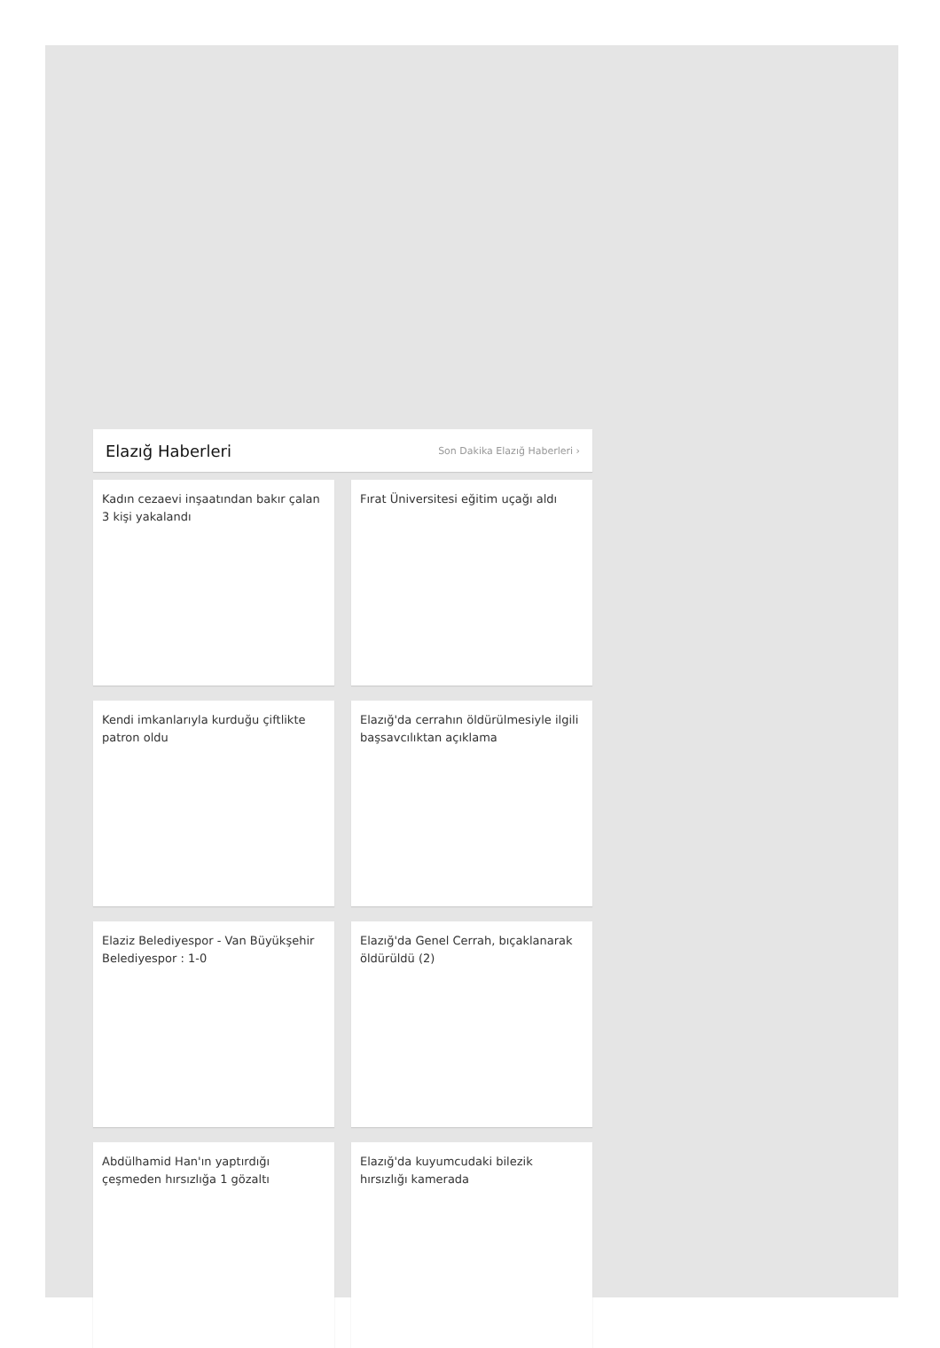Elazığ Haberleri
Son Dakika Elazığ Haberleri ›
Kadın cezaevi inşaatından bakır çalan 3 kişi yakalandı
Fırat Üniversitesi eğitim uçağı aldı
Kendi imkanlarıyla kurduğu çiftlikte patron oldu
Elazığ'da cerrahın öldürülmesiyle ilgili başsavcılıktan açıklama
Elaziz Belediyespor - Van Büyükşehir Belediyespor : 1-0
Elazığ'da Genel Cerrah, bıçaklanarak öldürüldü (2)
Abdülhamid Han'ın yaptırdığı çeşmeden hırsızlığa 1 gözaltı
Elazığ'da kuyumcudaki bilezik hırsızlığı kamerada